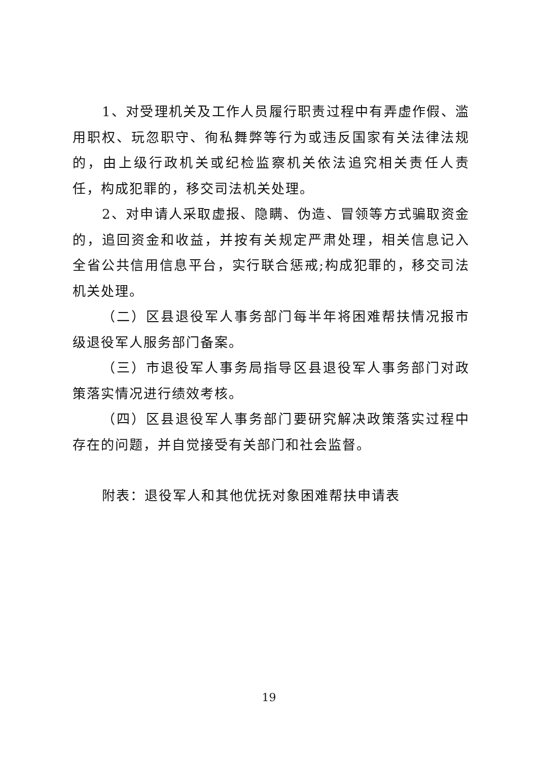1、对受理机关及工作人员履行职责过程中有弄虚作假、滥用职权、玩忽职守、徇私舞弊等行为或违反国家有关法律法规的，由上级行政机关或纪检监察机关依法追究相关责任人责任，构成犯罪的，移交司法机关处理。
2、对申请人采取虚报、隐瞒、伪造、冒领等方式骗取资金的，追回资金和收益，并按有关规定严肃处理，相关信息记入全省公共信用信息平台，实行联合惩戒;构成犯罪的，移交司法机关处理。
（二）区县退役军人事务部门每半年将困难帮扶情况报市级退役军人服务部门备案。
（三）市退役军人事务局指导区县退役军人事务部门对政策落实情况进行绩效考核。
（四）区县退役军人事务部门要研究解决政策落实过程中存在的问题，并自觉接受有关部门和社会监督。
附表：退役军人和其他优抚对象困难帮扶申请表
19